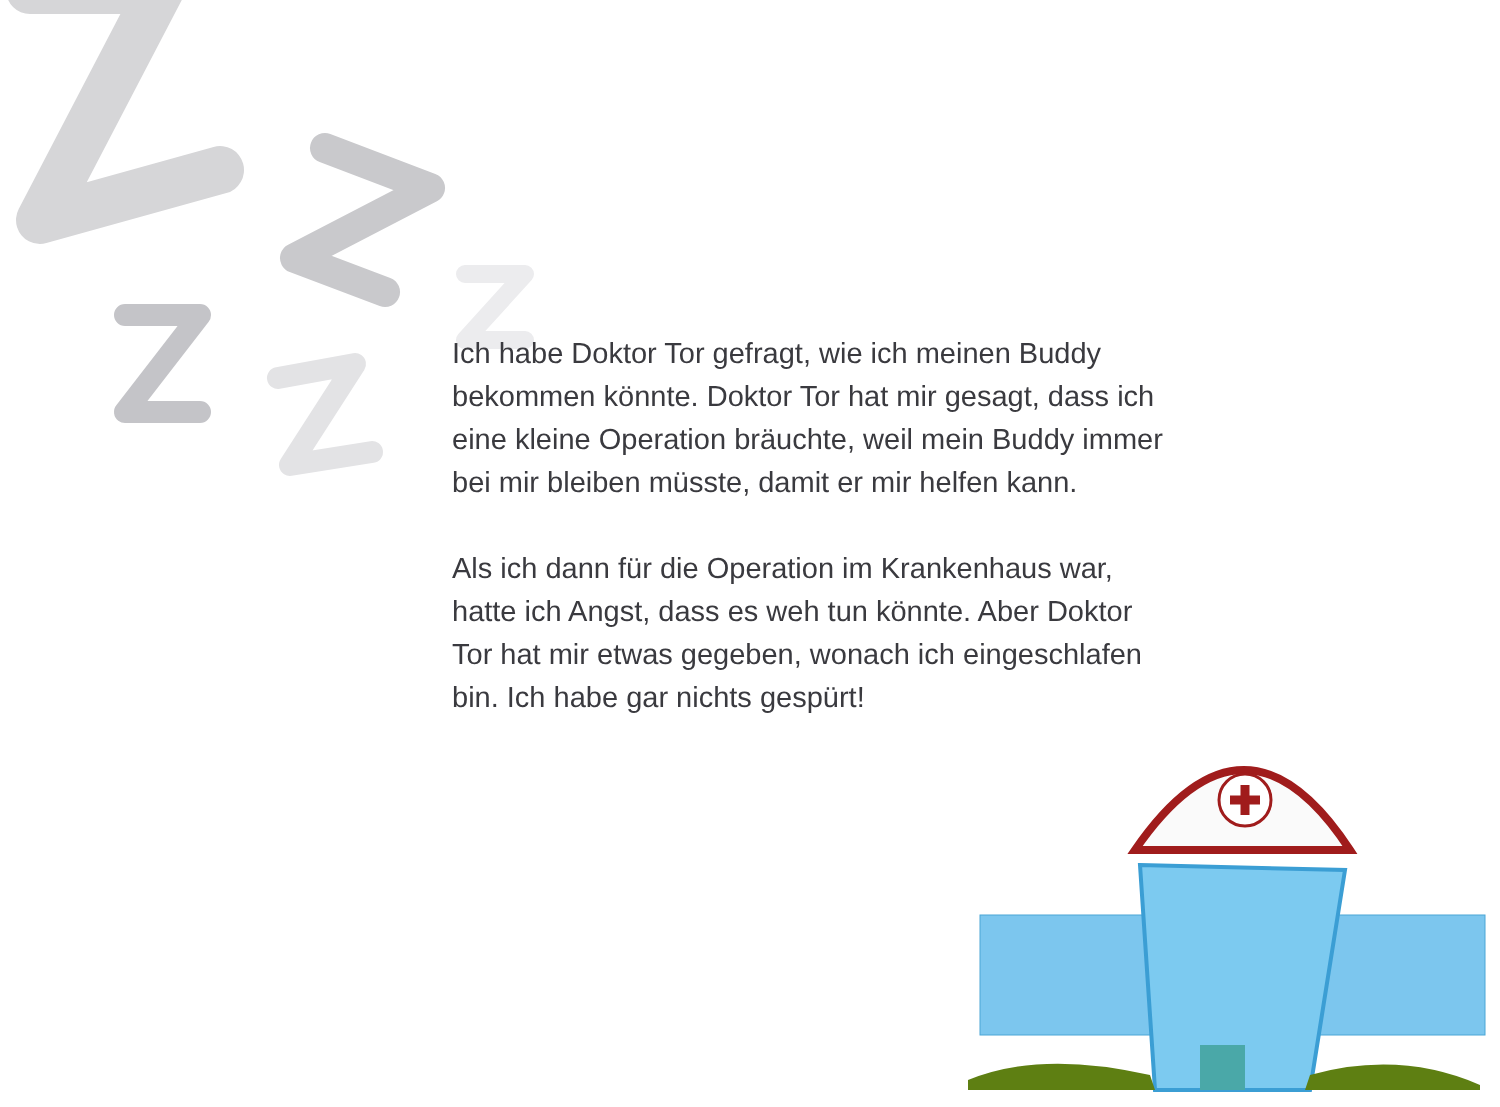Ich habe Doktor Tor gefragt, wie ich meinen Buddy bekommen könnte. Doktor Tor hat mir gesagt, dass ich eine kleine Operation bräuchte, weil mein Buddy immer bei mir bleiben müsste, damit er mir helfen kann.
Als ich dann für die Operation im Krankenhaus war, hatte ich Angst, dass es weh tun könnte. Aber Doktor Tor hat mir etwas gegeben, wonach ich eingeschlafen bin. Ich habe gar nichts gespürt!